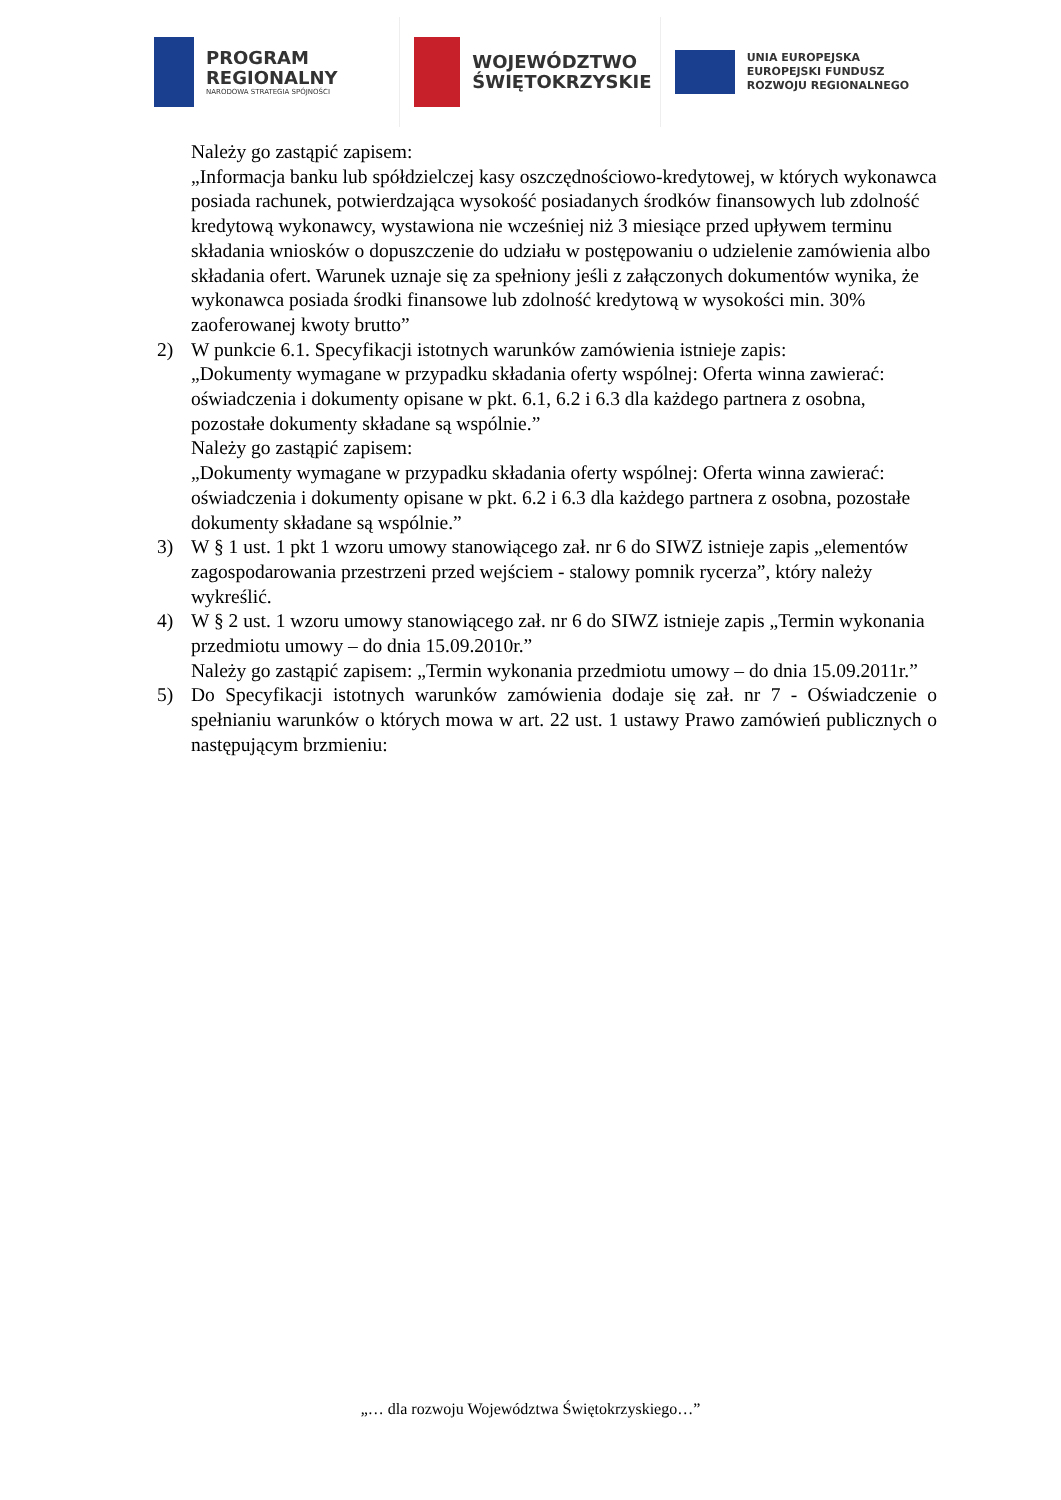PROGRAM
REGIONALNY
NARODOWA STRATEGIA SPÓJNOŚCI
WOJEWÓDZTWO
ŚWIĘTOKRZYSKIE
UNIA EUROPEJSKA
EUROPEJSKI FUNDUSZ
ROZWOJU REGIONALNEGO
Należy go zastąpić zapisem:
„Informacja banku lub spółdzielczej kasy oszczędnościowo-kredytowej, w których wykonawca posiada rachunek, potwierdzająca wysokość posiadanych środków finansowych lub zdolność kredytową wykonawcy, wystawiona nie wcześniej niż 3 miesiące przed upływem terminu składania wniosków o dopuszczenie do udziału w postępowaniu o udzielenie zamówienia albo składania ofert. Warunek uznaje się za spełniony jeśli z załączonych dokumentów wynika, że wykonawca posiada środki finansowe lub zdolność kredytową w wysokości min. 30% zaoferowanej kwoty brutto”
2) W punkcie 6.1. Specyfikacji istotnych warunków zamówienia istnieje zapis:
„Dokumenty wymagane w przypadku składania oferty wspólnej: Oferta winna zawierać: oświadczenia i dokumenty opisane w pkt. 6.1, 6.2 i 6.3 dla każdego partnera z osobna, pozostałe dokumenty składane są wspólnie.”
Należy go zastąpić zapisem:
„Dokumenty wymagane w przypadku składania oferty wspólnej: Oferta winna zawierać: oświadczenia i dokumenty opisane w pkt. 6.2 i 6.3 dla każdego partnera z osobna, pozostałe dokumenty składane są wspólnie.”
3) W § 1 ust. 1 pkt 1 wzoru umowy stanowiącego zał. nr 6 do SIWZ istnieje zapis „elementów zagospodarowania przestrzeni przed wejściem - stalowy pomnik rycerza”, który należy wykreślić.
4) W § 2 ust. 1 wzoru umowy stanowiącego zał. nr 6 do SIWZ istnieje zapis „Termin wykonania przedmiotu umowy – do dnia 15.09.2010r.”
Należy go zastąpić zapisem: „Termin wykonania przedmiotu umowy – do dnia 15.09.2011r.”
5) Do Specyfikacji istotnych warunków zamówienia dodaje się zał. nr 7 - Oświadczenie o spełnianiu warunków o których mowa w art. 22 ust. 1 ustawy Prawo zamówień publicznych o następującym brzmieniu:
„… dla rozwoju Województwa Świętokrzyskiego…”